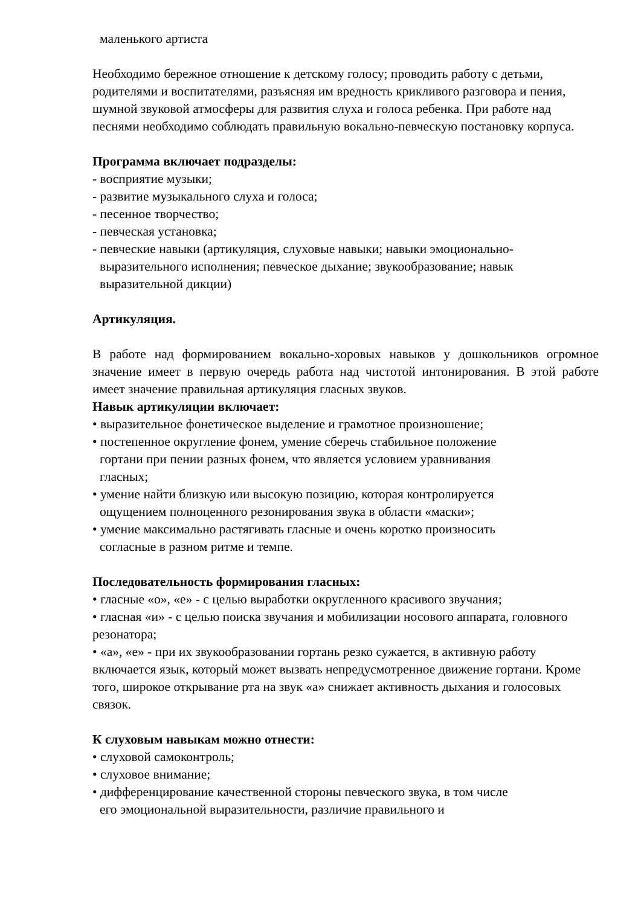маленького артиста
Необходимо бережное отношение к детскому голосу; проводить работу с детьми, родителями и воспитателями, разъясняя им вредность крикливого разговора и пения, шумной звуковой атмосферы для развития слуха и голоса ребенка. При работе над песнями необходимо соблюдать правильную вокально-певческую постановку корпуса.
Программа включает подразделы:
- восприятие музыки;
- развитие музыкального слуха и голоса;
- песенное творчество;
- певческая установка;
- певческие навыки (артикуляция, слуховые навыки; навыки эмоционально-
выразительного исполнения; певческое дыхание; звукообразование; навык
выразительной дикции)
Артикуляция.
В работе над формированием вокально-хоровых навыков у дошкольников огромное значение имеет в первую очередь работа над чистотой интонирования. В этой работе имеет значение правильная артикуляция гласных звуков.
Навык артикуляции включает:
• выразительное фонетическое выделение и грамотное произношение;
• постепенное округление фонем, умение сберечь стабильное положение
гортани при пении разных фонем, что является условием уравнивания
гласных;
• умение найти близкую или высокую позицию, которая контролируется
ощущением полноценного резонирования звука в области «маски»;
• умение максимально растягивать гласные и очень коротко произносить
согласные в разном ритме и темпе.
Последовательность формирования гласных:
• гласные «о», «е» - с целью выработки округленного красивого звучания;
• гласная «и» - с целью поиска звучания и мобилизации носового аппарата, головного резонатора;
• «а», «е» - при их звукообразовании гортань резко сужается, в активную работу включается язык, который может вызвать непредусмотренное движение гортани. Кроме того, широкое открывание рта на звук «а» снижает активность дыхания и голосовых связок.
К слуховым навыкам можно отнести:
• слуховой самоконтроль;
• слуховое внимание;
• дифференцирование качественной стороны певческого звука, в том числе
его эмоциональной выразительности, различие правильного и